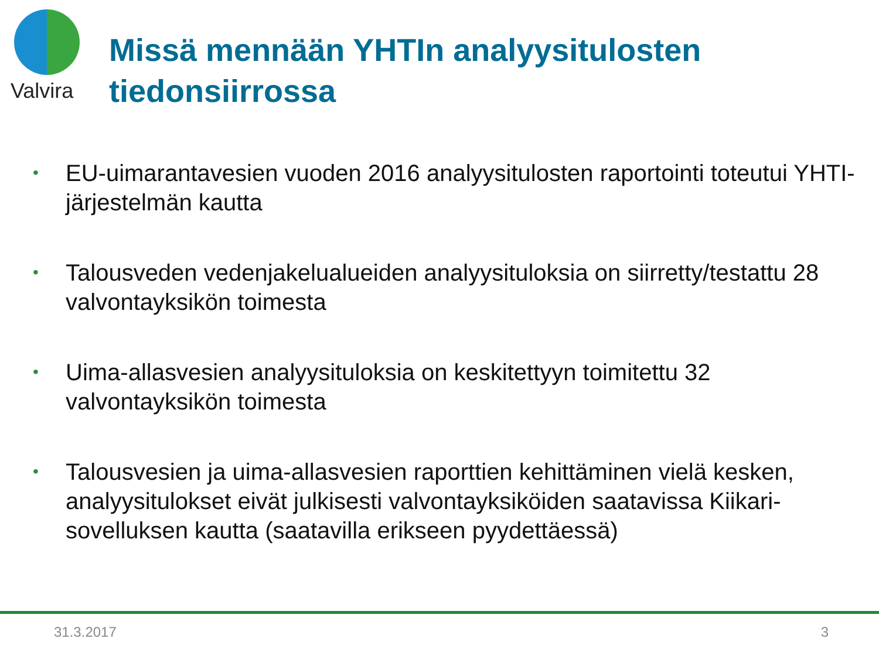Valvira
Missä mennään YHTIn analyysitulosten tiedonsiirrossa
• EU-uimarantavesien vuoden 2016 analyysitulosten raportointi toteutui YHTI-järjestelmän kautta
• Talousveden vedenjakelualueiden analyysituloksia on siirretty/testattu 28 valvontayksikön toimesta
• Uima-allasvesien analyysituloksia on keskitettyyn toimitettu 32 valvontayksikön toimesta
• Talousvesien ja uima-allasvesien raporttien kehittäminen vielä kesken, analyysitulokset eivät julkisesti valvontayksiköiden saatavissa Kiikari-sovelluksen kautta (saatavilla erikseen pyydettäessä)
31.3.2017 3